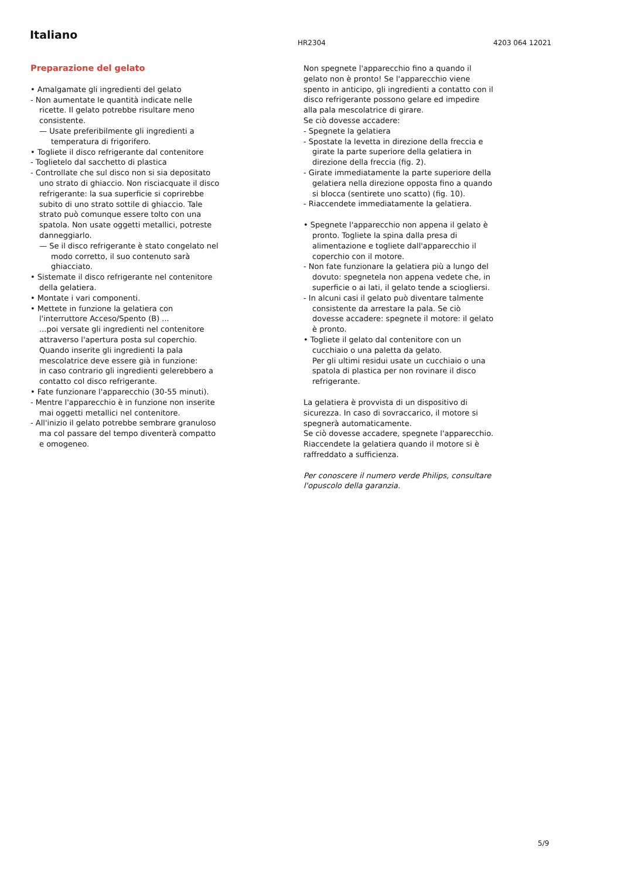Italiano
HR2304 4203 064 12021
Preparazione del gelato
• Amalgamate gli ingredienti del gelato
- Non aumentate le quantità indicate nelle ricette. Il gelato potrebbe risultare meno consistente.
— Usate preferibilmente gli ingredienti a temperatura di frigorifero.
• Togliete il disco refrigerante dal contenitore
- Toglietelo dal sacchetto di plastica
- Controllate che sul disco non si sia depositato uno strato di ghiaccio. Non risciacquate il disco refrigerante: la sua superficie si coprirebbe subito di uno strato sottile di ghiaccio. Tale strato può comunque essere tolto con una spatola. Non usate oggetti metallici, potreste danneggiarlo.
— Se il disco refrigerante è stato congelato nel modo corretto, il suo contenuto sarà ghiacciato.
• Sistemate il disco refrigerante nel contenitore della gelatiera.
• Montate i vari componenti.
• Mettete in funzione la gelatiera con l'interruttore Acceso/Spento (B) ...
...poi versate gli ingredienti nel contenitore attraverso l'apertura posta sul coperchio. Quando inserite gli ingredienti la pala mescolatrice deve essere già in funzione:
in caso contrario gli ingredienti gelerebbero a contatto col disco refrigerante.
• Fate funzionare l'apparecchio (30-55 minuti).
- Mentre l'apparecchio è in funzione non inserite mai oggetti metallici nel contenitore.
- All'inizio il gelato potrebbe sembrare granuloso ma col passare del tempo diventerà compatto e omogeneo.
Non spegnete l'apparecchio fino a quando il gelato non è pronto! Se l'apparecchio viene spento in anticipo, gli ingredienti a contatto con il disco refrigerante possono gelare ed impedire alla pala mescolatrice di girare.
Se ciò dovesse accadere:
- Spegnete la gelatiera
- Spostate la levetta in direzione della freccia e girate la parte superiore della gelatiera in direzione della freccia (fig. 2).
- Girate immediatamente la parte superiore della gelatiera nella direzione opposta fino a quando si blocca (sentirete uno scatto) (fig. 10).
- Riaccendete immediatamente la gelatiera.
• Spegnete l'apparecchio non appena il gelato è pronto. Togliete la spina dalla presa di alimentazione e togliete dall'apparecchio il coperchio con il motore.
- Non fate funzionare la gelatiera più a lungo del dovuto: spegnetela non appena vedete che, in superficie o ai lati, il gelato tende a sciogliersi.
- In alcuni casi il gelato può diventare talmente consistente da arrestare la pala. Se ciò dovesse accadere: spegnete il motore: il gelato è pronto.
• Togliete il gelato dal contenitore con un cucchiaio o una paletta da gelato.
Per gli ultimi residui usate un cucchiaio o una spatola di plastica per non rovinare il disco refrigerante.
La gelatiera è provvista di un dispositivo di sicurezza. In caso di sovraccarico, il motore si spegnerà automaticamente.
Se ciò dovesse accadere, spegnete l'apparecchio. Riaccendete la gelatiera quando il motore si è raffreddato a sufficienza.
Per conoscere il numero verde Philips, consultare l'opuscolo della garanzia.
5/9